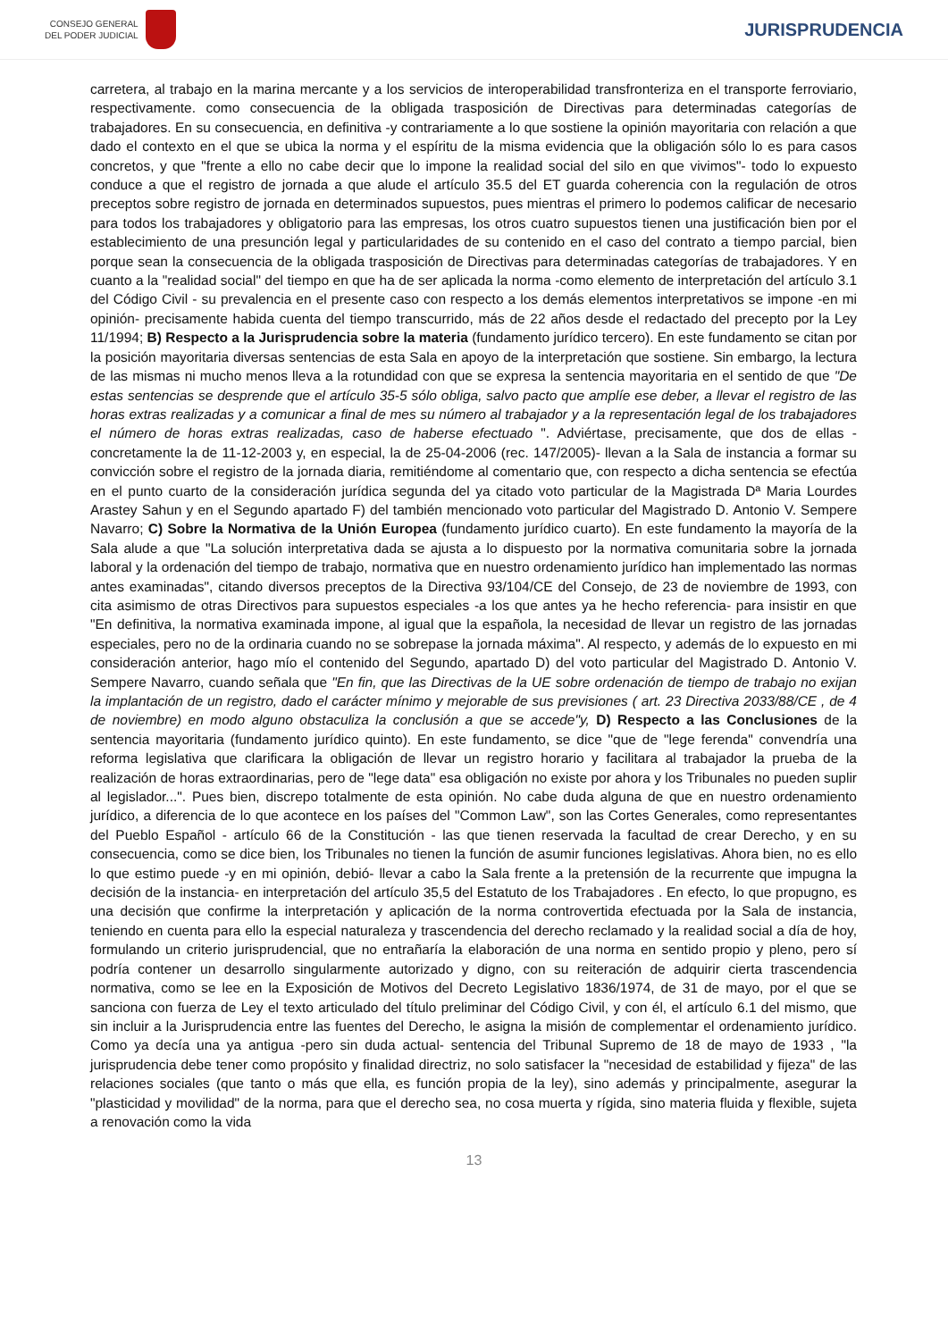CONSEJO GENERAL
DEL PODER JUDICIAL
JURISPRUDENCIA
carretera, al trabajo en la marina mercante y a los servicios de interoperabilidad transfronteriza en el transporte ferroviario, respectivamente. como consecuencia de la obligada trasposición de Directivas para determinadas categorías de trabajadores. En su consecuencia, en definitiva -y contrariamente a lo que sostiene la opinión mayoritaria con relación a que dado el contexto en el que se ubica la norma y el espíritu de la misma evidencia que la obligación sólo lo es para casos concretos, y que "frente a ello no cabe decir que lo impone la realidad social del silo en que vivimos"- todo lo expuesto conduce a que el registro de jornada a que alude el artículo 35.5 del ET guarda coherencia con la regulación de otros preceptos sobre registro de jornada en determinados supuestos, pues mientras el primero lo podemos calificar de necesario para todos los trabajadores y obligatorio para las empresas, los otros cuatro supuestos tienen una justificación bien por el establecimiento de una presunción legal y particularidades de su contenido en el caso del contrato a tiempo parcial, bien porque sean la consecuencia de la obligada trasposición de Directivas para determinadas categorías de trabajadores. Y en cuanto a la "realidad social" del tiempo en que ha de ser aplicada la norma -como elemento de interpretación del artículo 3.1 del Código Civil - su prevalencia en el presente caso con respecto a los demás elementos interpretativos se impone -en mi opinión- precisamente habida cuenta del tiempo transcurrido, más de 22 años desde el redactado del precepto por la Ley 11/1994; B) Respecto a la Jurisprudencia sobre la materia (fundamento jurídico tercero). En este fundamento se citan por la posición mayoritaria diversas sentencias de esta Sala en apoyo de la interpretación que sostiene. Sin embargo, la lectura de las mismas ni mucho menos lleva a la rotundidad con que se expresa la sentencia mayoritaria en el sentido de que "De estas sentencias se desprende que el artículo 35-5 sólo obliga, salvo pacto que amplíe ese deber, a llevar el registro de las horas extras realizadas y a comunicar a final de mes su número al trabajador y a la representación legal de los trabajadores el número de horas extras realizadas, caso de haberse efectuado ". Adviértase, precisamente, que dos de ellas -concretamente la de 11-12-2003 y, en especial, la de 25-04-2006 (rec. 147/2005)- llevan a la Sala de instancia a formar su convicción sobre el registro de la jornada diaria, remitiéndome al comentario que, con respecto a dicha sentencia se efectúa en el punto cuarto de la consideración jurídica segunda del ya citado voto particular de la Magistrada Dª Maria Lourdes Arastey Sahun y en el Segundo apartado F) del también mencionado voto particular del Magistrado D. Antonio V. Sempere Navarro; C) Sobre la Normativa de la Unión Europea (fundamento jurídico cuarto). En este fundamento la mayoría de la Sala alude a que "La solución interpretativa dada se ajusta a lo dispuesto por la normativa comunitaria sobre la jornada laboral y la ordenación del tiempo de trabajo, normativa que en nuestro ordenamiento jurídico han implementado las normas antes examinadas", citando diversos preceptos de la Directiva 93/104/CE del Consejo, de 23 de noviembre de 1993, con cita asimismo de otras Directivos para supuestos especiales -a los que antes ya he hecho referencia- para insistir en que "En definitiva, la normativa examinada impone, al igual que la española, la necesidad de llevar un registro de las jornadas especiales, pero no de la ordinaria cuando no se sobrepase la jornada máxima". Al respecto, y además de lo expuesto en mi consideración anterior, hago mío el contenido del Segundo, apartado D) del voto particular del Magistrado D. Antonio V. Sempere Navarro, cuando señala que "En fin, que las Directivas de la UE sobre ordenación de tiempo de trabajo no exijan la implantación de un registro, dado el carácter mínimo y mejorable de sus previsiones ( art. 23 Directiva 2033/88/CE , de 4 de noviembre) en modo alguno obstaculiza la conclusión a que se accede"y, D) Respecto a las Conclusiones de la sentencia mayoritaria (fundamento jurídico quinto). En este fundamento, se dice "que de "lege ferenda" convendría una reforma legislativa que clarificara la obligación de llevar un registro horario y facilitara al trabajador la prueba de la realización de horas extraordinarias, pero de "lege data" esa obligación no existe por ahora y los Tribunales no pueden suplir al legislador...". Pues bien, discrepo totalmente de esta opinión. No cabe duda alguna de que en nuestro ordenamiento jurídico, a diferencia de lo que acontece en los países del "Common Law", son las Cortes Generales, como representantes del Pueblo Español - artículo 66 de la Constitución - las que tienen reservada la facultad de crear Derecho, y en su consecuencia, como se dice bien, los Tribunales no tienen la función de asumir funciones legislativas. Ahora bien, no es ello lo que estimo puede -y en mi opinión, debió- llevar a cabo la Sala frente a la pretensión de la recurrente que impugna la decisión de la instancia- en interpretación del artículo 35,5 del Estatuto de los Trabajadores . En efecto, lo que propugno, es una decisión que confirme la interpretación y aplicación de la norma controvertida efectuada por la Sala de instancia, teniendo en cuenta para ello la especial naturaleza y trascendencia del derecho reclamado y la realidad social a día de hoy, formulando un criterio jurisprudencial, que no entrañaría la elaboración de una norma en sentido propio y pleno, pero sí podría contener un desarrollo singularmente autorizado y digno, con su reiteración de adquirir cierta trascendencia normativa, como se lee en la Exposición de Motivos del Decreto Legislativo 1836/1974, de 31 de mayo, por el que se sanciona con fuerza de Ley el texto articulado del título preliminar del Código Civil, y con él, el artículo 6.1 del mismo, que sin incluir a la Jurisprudencia entre las fuentes del Derecho, le asigna la misión de complementar el ordenamiento jurídico. Como ya decía una ya antigua -pero sin duda actual- sentencia del Tribunal Supremo de 18 de mayo de 1933 , "la jurisprudencia debe tener como propósito y finalidad directriz, no solo satisfacer la "necesidad de estabilidad y fijeza" de las relaciones sociales (que tanto o más que ella, es función propia de la ley), sino además y principalmente, asegurar la "plasticidad y movilidad" de la norma, para que el derecho sea, no cosa muerta y rígida, sino materia fluida y flexible, sujeta a renovación como la vida
13